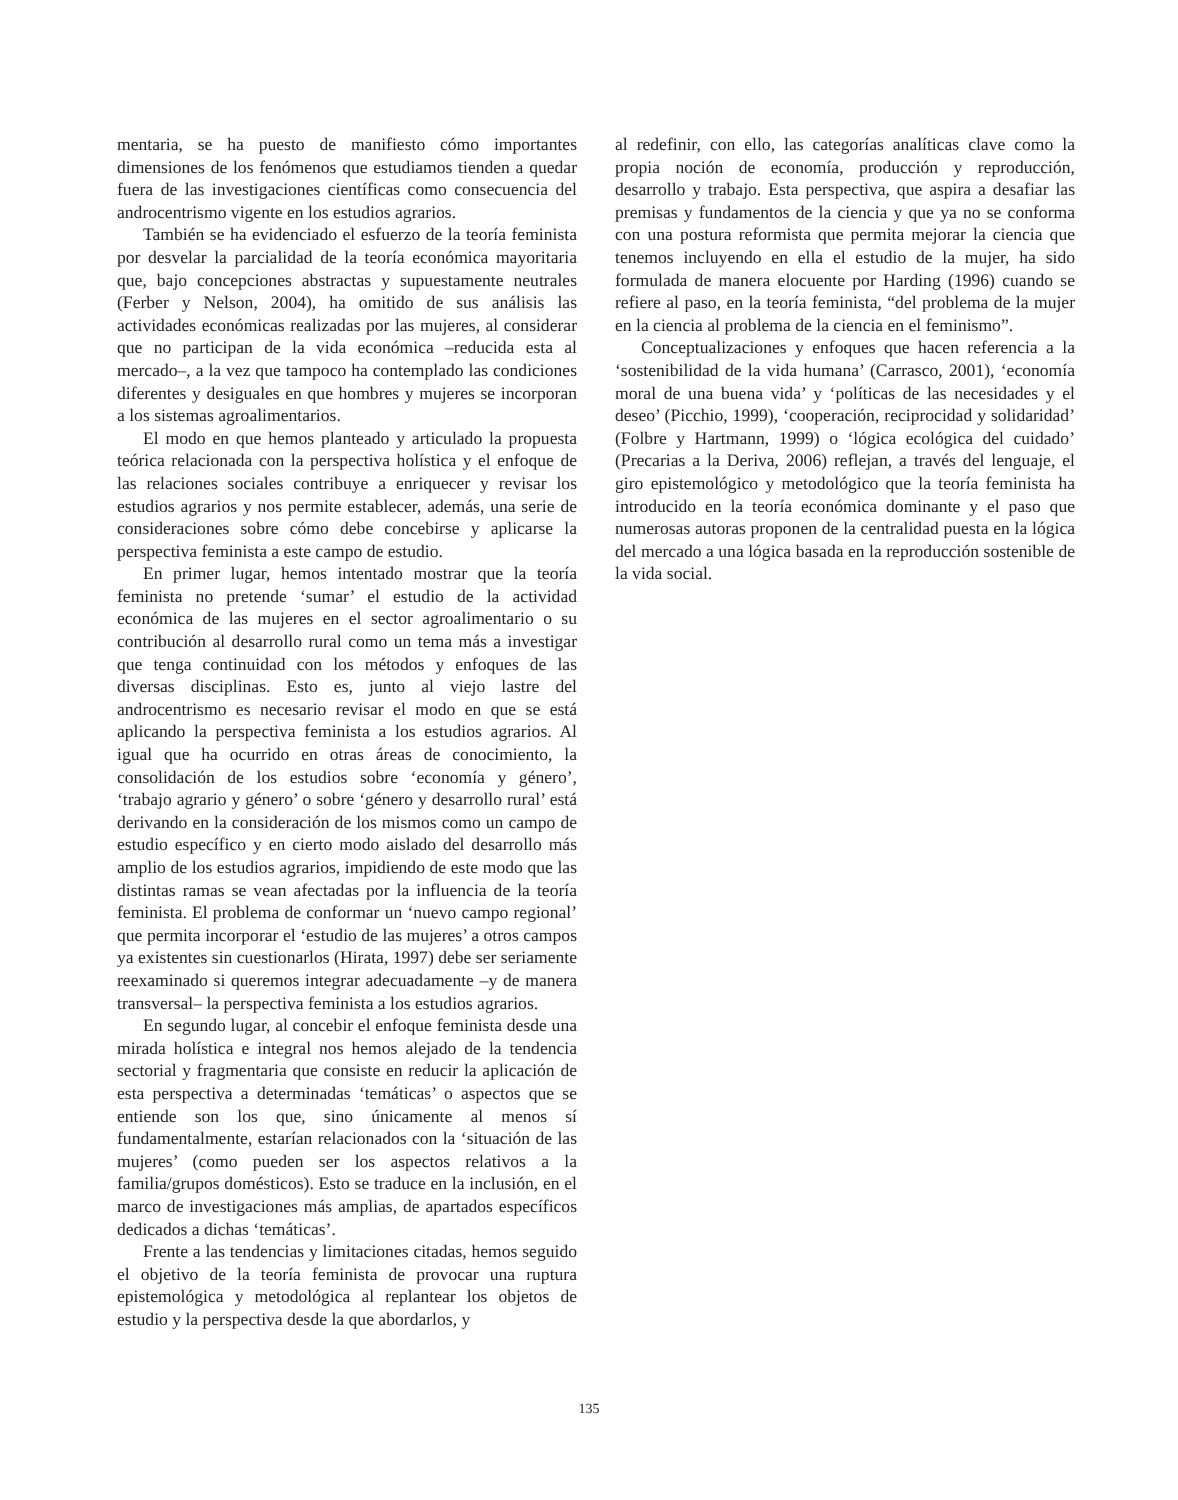mentaria, se ha puesto de manifiesto cómo importantes dimensiones de los fenómenos que estudiamos tienden a quedar fuera de las investigaciones científicas como consecuencia del androcentrismo vigente en los estudios agrarios.
También se ha evidenciado el esfuerzo de la teoría feminista por desvelar la parcialidad de la teoría económica mayoritaria que, bajo concepciones abstractas y supuestamente neutrales (Ferber y Nelson, 2004), ha omitido de sus análisis las actividades económicas realizadas por las mujeres, al considerar que no participan de la vida económica –reducida esta al mercado–, a la vez que tampoco ha contemplado las condiciones diferentes y desiguales en que hombres y mujeres se incorporan a los sistemas agroalimentarios.
El modo en que hemos planteado y articulado la propuesta teórica relacionada con la perspectiva holística y el enfoque de las relaciones sociales contribuye a enriquecer y revisar los estudios agrarios y nos permite establecer, además, una serie de consideraciones sobre cómo debe concebirse y aplicarse la perspectiva feminista a este campo de estudio.
En primer lugar, hemos intentado mostrar que la teoría feminista no pretende ‘sumar’ el estudio de la actividad económica de las mujeres en el sector agroalimentario o su contribución al desarrollo rural como un tema más a investigar que tenga continuidad con los métodos y enfoques de las diversas disciplinas. Esto es, junto al viejo lastre del androcentrismo es necesario revisar el modo en que se está aplicando la perspectiva feminista a los estudios agrarios. Al igual que ha ocurrido en otras áreas de conocimiento, la consolidación de los estudios sobre ‘economía y género’, ‘trabajo agrario y género’ o sobre ‘género y desarrollo rural’ está derivando en la consideración de los mismos como un campo de estudio específico y en cierto modo aislado del desarrollo más amplio de los estudios agrarios, impidiendo de este modo que las distintas ramas se vean afectadas por la influencia de la teoría feminista. El problema de conformar un ‘nuevo campo regional’ que permita incorporar el ‘estudio de las mujeres’ a otros campos ya existentes sin cuestionarlos (Hirata, 1997) debe ser seriamente reexaminado si queremos integrar adecuadamente –y de manera transversal– la perspectiva feminista a los estudios agrarios.
En segundo lugar, al concebir el enfoque feminista desde una mirada holística e integral nos hemos alejado de la tendencia sectorial y fragmentaria que consiste en reducir la aplicación de esta perspectiva a determinadas ‘temáticas’ o aspectos que se entiende son los que, sino únicamente al menos sí fundamentalmente, estarían relacionados con la ‘situación de las mujeres’ (como pueden ser los aspectos relativos a la familia/grupos domésticos). Esto se traduce en la inclusión, en el marco de investigaciones más amplias, de apartados específicos dedicados a dichas ‘temáticas’.
Frente a las tendencias y limitaciones citadas, hemos seguido el objetivo de la teoría feminista de provocar una ruptura epistemológica y metodológica al replantear los objetos de estudio y la perspectiva desde la que abordarlos, y
al redefinir, con ello, las categorías analíticas clave como la propia noción de economía, producción y reproducción, desarrollo y trabajo. Esta perspectiva, que aspira a desafiar las premisas y fundamentos de la ciencia y que ya no se conforma con una postura reformista que permita mejorar la ciencia que tenemos incluyendo en ella el estudio de la mujer, ha sido formulada de manera elocuente por Harding (1996) cuando se refiere al paso, en la teoría feminista, “del problema de la mujer en la ciencia al problema de la ciencia en el feminismo”.
Conceptualizaciones y enfoques que hacen referencia a la ‘sostenibilidad de la vida humana’ (Carrasco, 2001), ‘economía moral de una buena vida’ y ‘políticas de las necesidades y el deseo’ (Picchio, 1999), ‘cooperación, reciprocidad y solidaridad’ (Folbre y Hartmann, 1999) o ‘lógica ecológica del cuidado’ (Precarias a la Deriva, 2006) reflejan, a través del lenguaje, el giro epistemológico y metodológico que la teoría feminista ha introducido en la teoría económica dominante y el paso que numerosas autoras proponen de la centralidad puesta en la lógica del mercado a una lógica basada en la reproducción sostenible de la vida social.
135